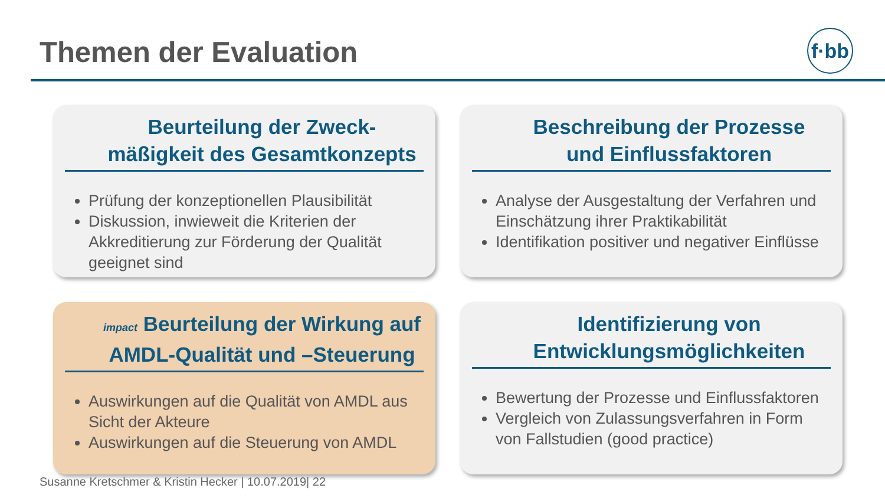Themen der Evaluation
f·bb
Beurteilung der Zweck-
mäßigkeit des Gesamtkonzepts
Prüfung der konzeptionellen Plausibilität
Diskussion, inwieweit die Kriterien der Akkreditierung zur Förderung der Qualität geeignet sind
Beschreibung der Prozesse
und Einflussfaktoren
Analyse der Ausgestaltung der Verfahren und Einschätzung ihrer Praktikabilität
Identifikation positiver und negativer Einflüsse
impact Beurteilung der Wirkung auf
AMDL-Qualität und –Steuerung
Auswirkungen auf die Qualität von AMDL aus Sicht der Akteure
Auswirkungen auf die Steuerung von AMDL
Identifizierung von
Entwicklungsmöglichkeiten
Bewertung der Prozesse und Einflussfaktoren
Vergleich von Zulassungsverfahren in Form von Fallstudien (good practice)
Susanne Kretschmer & Kristin Hecker | 10.07.2019| 22